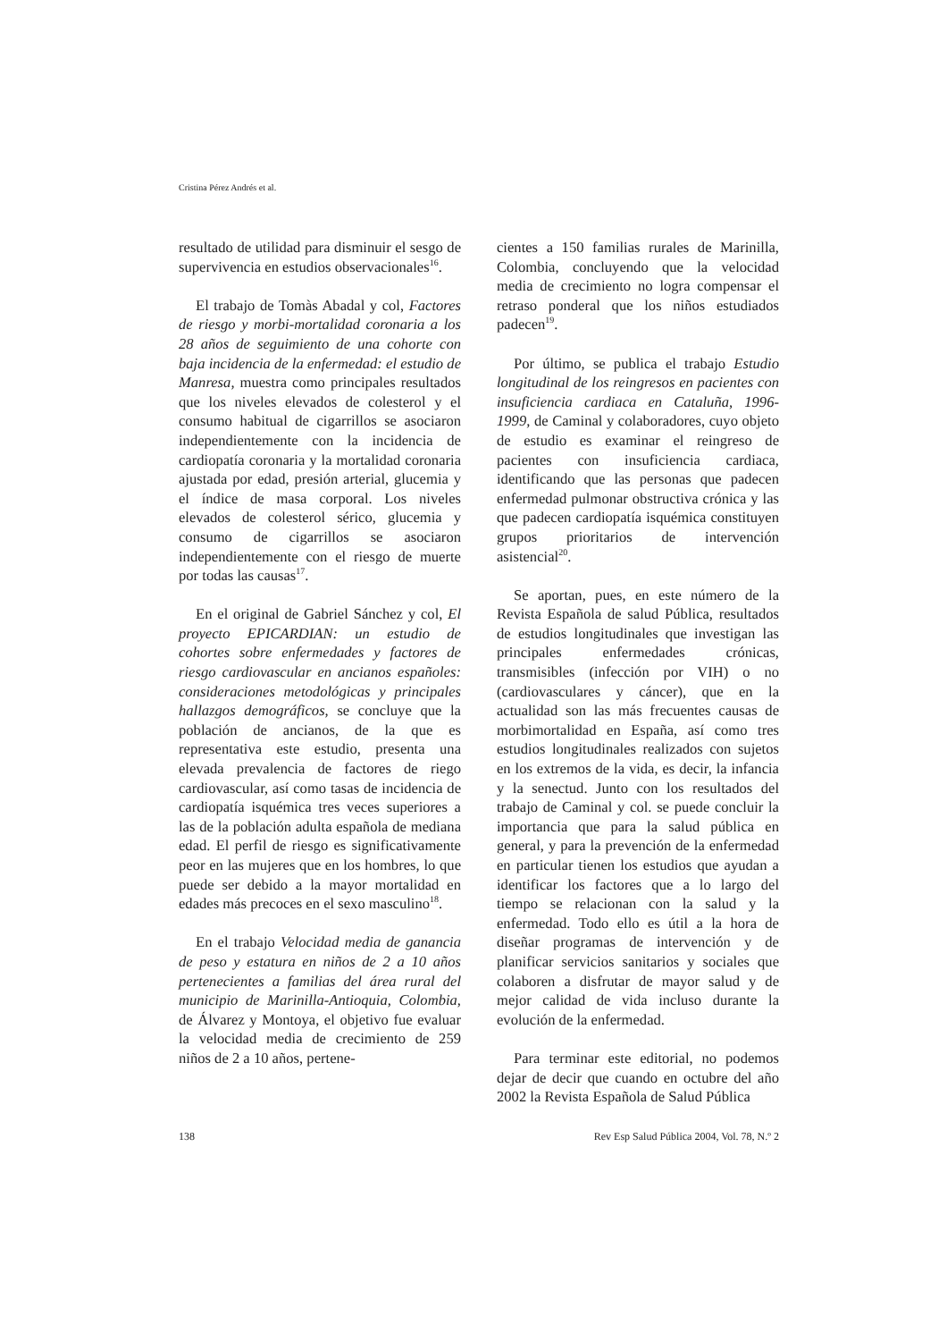Cristina Pérez Andrés et al.
resultado de utilidad para disminuir el sesgo de supervivencia en estudios observacionales<sup>16</sup>.
El trabajo de Tomàs Abadal y col, Factores de riesgo y morbi-mortalidad coronaria a los 28 años de seguimiento de una cohorte con baja incidencia de la enfermedad: el estudio de Manresa, muestra como principales resultados que los niveles elevados de colesterol y el consumo habitual de cigarrillos se asociaron independientemente con la incidencia de cardiopatía coronaria y la mortalidad coronaria ajustada por edad, presión arterial, glucemia y el índice de masa corporal. Los niveles elevados de colesterol sérico, glucemia y consumo de cigarrillos se asociaron independientemente con el riesgo de muerte por todas las causas<sup>17</sup>.
En el original de Gabriel Sánchez y col, El proyecto EPICARDIAN: un estudio de cohortes sobre enfermedades y factores de riesgo cardiovascular en ancianos españoles: consideraciones metodológicas y principales hallazgos demográficos, se concluye que la población de ancianos, de la que es representativa este estudio, presenta una elevada prevalencia de factores de riego cardiovascular, así como tasas de incidencia de cardiopatía isquémica tres veces superiores a las de la población adulta española de mediana edad. El perfil de riesgo es significativamente peor en las mujeres que en los hombres, lo que puede ser debido a la mayor mortalidad en edades más precoces en el sexo masculino<sup>18</sup>.
En el trabajo Velocidad media de ganancia de peso y estatura en niños de 2 a 10 años pertenecientes a familias del área rural del municipio de Marinilla-Antioquia, Colombia, de Álvarez y Montoya, el objetivo fue evaluar la velocidad media de crecimiento de 259 niños de 2 a 10 años, pertene-
cientes a 150 familias rurales de Marinilla, Colombia, concluyendo que la velocidad media de crecimiento no logra compensar el retraso ponderal que los niños estudiados padecen<sup>19</sup>.
Por último, se publica el trabajo Estudio longitudinal de los reingresos en pacientes con insuficiencia cardiaca en Cataluña, 1996-1999, de Caminal y colaboradores, cuyo objeto de estudio es examinar el reingreso de pacientes con insuficiencia cardiaca, identificando que las personas que padecen enfermedad pulmonar obstructiva crónica y las que padecen cardiopatía isquémica constituyen grupos prioritarios de intervención asistencial<sup>20</sup>.
Se aportan, pues, en este número de la Revista Española de salud Pública, resultados de estudios longitudinales que investigan las principales enfermedades crónicas, transmisibles (infección por VIH) o no (cardiovasculares y cáncer), que en la actualidad son las más frecuentes causas de morbimortalidad en España, así como tres estudios longitudinales realizados con sujetos en los extremos de la vida, es decir, la infancia y la senectud. Junto con los resultados del trabajo de Caminal y col. se puede concluir la importancia que para la salud pública en general, y para la prevención de la enfermedad en particular tienen los estudios que ayudan a identificar los factores que a lo largo del tiempo se relacionan con la salud y la enfermedad. Todo ello es útil a la hora de diseñar programas de intervención y de planificar servicios sanitarios y sociales que colaboren a disfrutar de mayor salud y de mejor calidad de vida incluso durante la evolución de la enfermedad.
Para terminar este editorial, no podemos dejar de decir que cuando en octubre del año 2002 la Revista Española de Salud Pública
138 Rev Esp Salud Pública 2004, Vol. 78, N.º 2